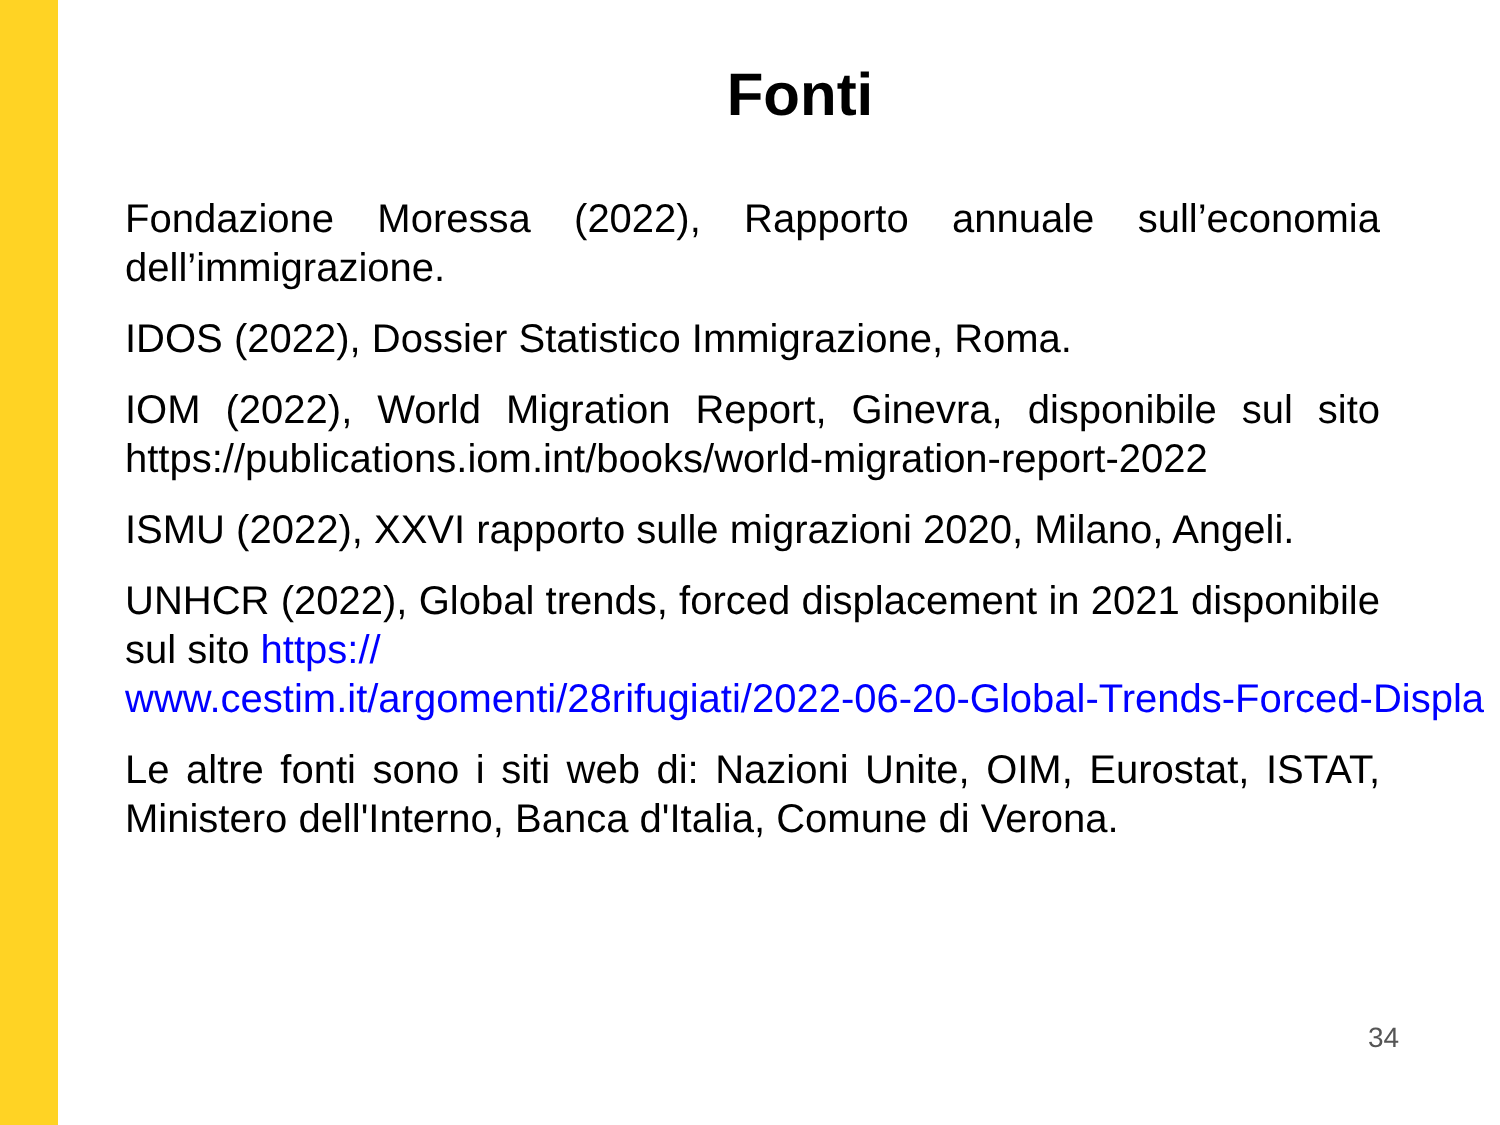Fonti
Fondazione Moressa (2022), Rapporto annuale sull’economia dell’immigrazione.
IDOS (2022), Dossier Statistico Immigrazione, Roma.
IOM (2022), World Migration Report, Ginevra, disponibile sul sito https://publications.iom.int/books/world-migration-report-2022
ISMU (2022), XXVI rapporto sulle migrazioni 2020, Milano, Angeli.
UNHCR (2022), Global trends, forced displacement in 2021 disponibile sul sito https://
www.cestim.it/argomenti/28rifugiati/2022-06-20-Global-Trends-Forced-Displa
Le altre fonti sono i siti web di: Nazioni Unite, OIM, Eurostat, ISTAT, Ministero dell'Interno, Banca d'Italia, Comune di Verona.
34